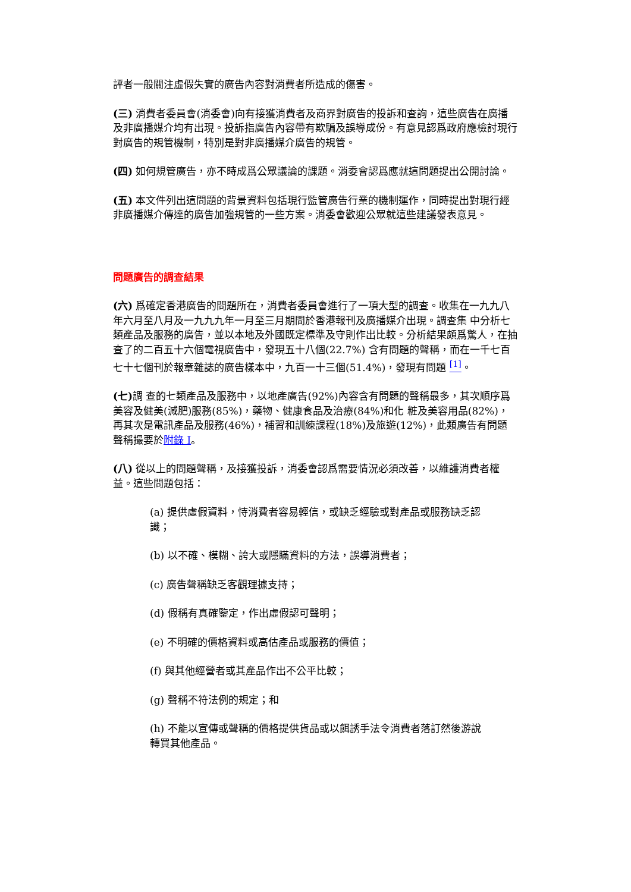評者一般關注虛假失實的廣告內容對消費者所造成的傷害。
(三) 消費者委員會(消委會)向有接獲消費者及商界對廣告的投訴和查詢，這些廣告在廣播及非廣播媒介均有出現。投訴指廣告內容帶有欺騙及誤導成份。有意見認爲政府應檢討現行對廣告的規管機制，特別是對非廣播媒介廣告的規管。
(四) 如何規管廣告，亦不時成爲公眾議論的課題。消委會認爲應就這問題提出公開討論。
(五) 本文件列出這問題的背景資料包括現行監管廣告行業的機制運作，同時提出對現行經非廣播媒介傳達的廣告加強規管的一些方案。消委會歡迎公眾就這些建議發表意見。
問題廣告的調查結果
(六) 爲確定香港廣告的問題所在，消費者委員會進行了一項大型的調查。收集在一九九八年六月至八月及一九九九年一月至三月期間於香港報刊及廣播媒介出現。調查集 中分析七類產品及服務的廣告，並以本地及外國既定標準及守則作出比較。分析結果頗爲驚人，在抽查了的二百五十六個電視廣告中，發現五十八個(22.7%) 含有問題的聲稱，而在一千七百七十七個刊於報章雜誌的廣告樣本中，九百一十三個(51.4%)，發現有問題 <sup>[1]</sup>。
(七) 調 查的七類產品及服務中，以地產廣告(92%)內容含有問題的聲稱最多，其次順序爲美容及健美(減肥)服務(85%)，藥物、健康食品及治療(84%)和化 粧及美容用品(82%)，再其次是電訊產品及服務(46%)，補習和訓練課程(18%)及旅遊(12%)，此類廣告有問題聲稱撮要於附錄 I。
(八) 從以上的問題聲稱，及接獲投訴，消委會認爲需要情況必須改善，以維護消費者權益。這些問題包括：
(a) 提供虛假資料，恃消費者容易輕信，或缺乏經驗或對產品或服務缺乏認識；
(b) 以不確、模糊、誇大或隱瞞資料的方法，誤導消費者；
(c) 廣告聲稱缺乏客觀理據支持；
(d) 假稱有真確鑒定，作出虛假認可聲明；
(e) 不明確的價格資料或高估產品或服務的價值；
(f) 與其他經營者或其產品作出不公平比較；
(g) 聲稱不符法例的規定；和
(h) 不能以宣傳或聲稱的價格提供貨品或以餌誘手法令消費者落訂然後游說轉買其他產品。